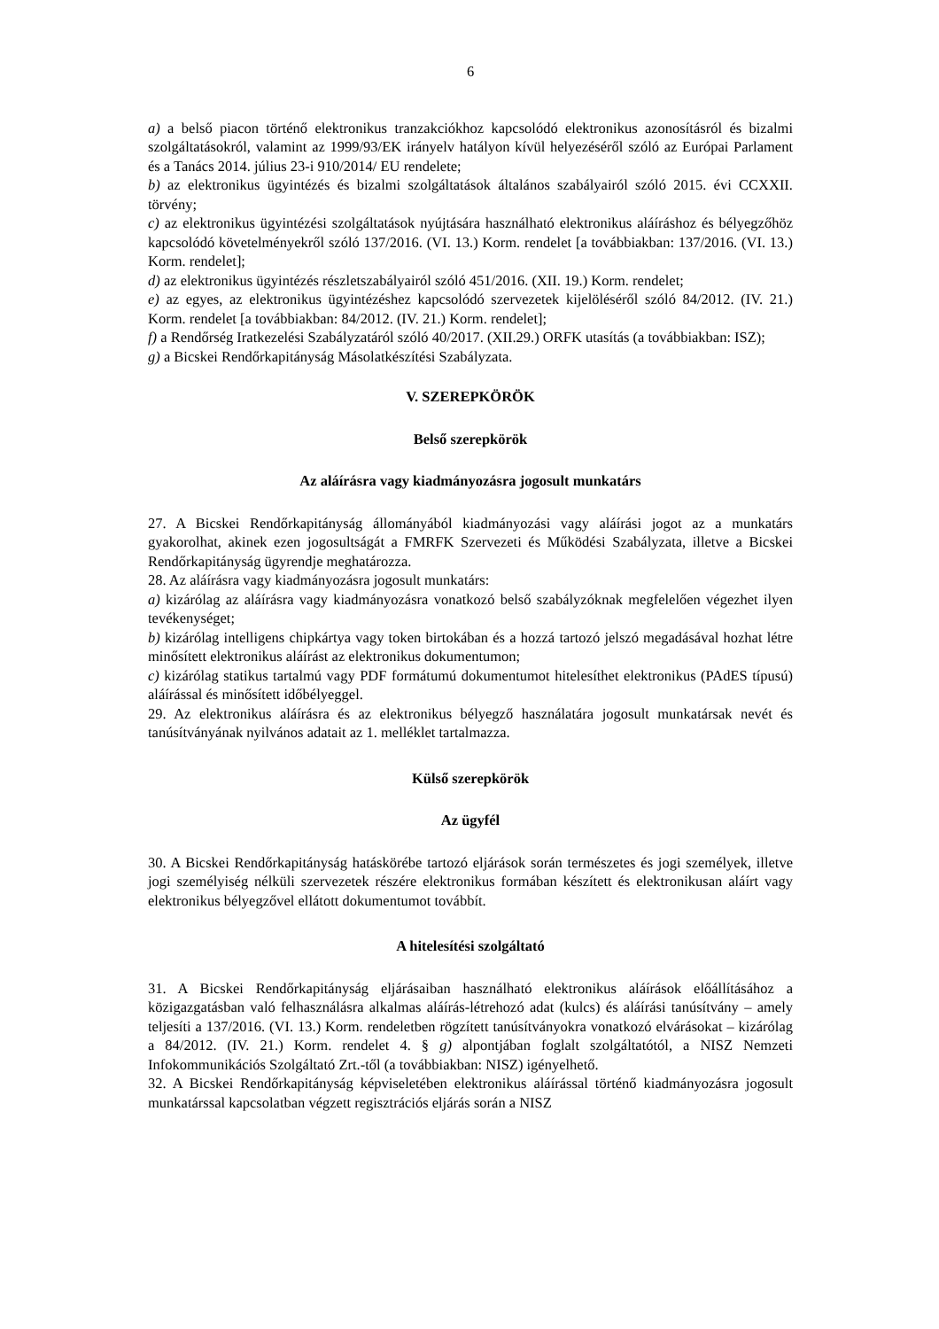6
a) a belső piacon történő elektronikus tranzakciókhoz kapcsolódó elektronikus azonosításról és bizalmi szolgáltatásokról, valamint az 1999/93/EK irányelv hatályon kívül helyezéséről szóló az Európai Parlament és a Tanács 2014. július 23-i 910/2014/ EU rendelete;
b) az elektronikus ügyintézés és bizalmi szolgáltatások általános szabályairól szóló 2015. évi CCXXII. törvény;
c) az elektronikus ügyintézési szolgáltatások nyújtására használható elektronikus aláíráshoz és bélyegzőhöz kapcsolódó követelményekről szóló 137/2016. (VI. 13.) Korm. rendelet [a továbbiakban: 137/2016. (VI. 13.) Korm. rendelet];
d) az elektronikus ügyintézés részletszabályairól szóló 451/2016. (XII. 19.) Korm. rendelet;
e) az egyes, az elektronikus ügyintézéshez kapcsolódó szervezetek kijelöléséről szóló 84/2012. (IV. 21.) Korm. rendelet [a továbbiakban: 84/2012. (IV. 21.) Korm. rendelet];
f) a Rendőrség Iratkezelési Szabályzatáról szóló 40/2017. (XII.29.) ORFK utasítás (a továbbiakban: ISZ);
g) a Bicskei Rendőrkapitányság Másolatkészítési Szabályzata.
V. SZEREPKÖRÖK
Belső szerepkörök
Az aláírásra vagy kiadmányozásra jogosult munkatárs
27. A Bicskei Rendőrkapitányság állományából kiadmányozási vagy aláírási jogot az a munkatárs gyakorolhat, akinek ezen jogosultságát a FMRFK Szervezeti és Működési Szabályzata, illetve a Bicskei Rendőrkapitányság ügyrendje meghatározza.
28. Az aláírásra vagy kiadmányozásra jogosult munkatárs:
a) kizárólag az aláírásra vagy kiadmányozásra vonatkozó belső szabályzóknak megfelelően végezhet ilyen tevékenységet;
b) kizárólag intelligens chipkártya vagy token birtokában és a hozzá tartozó jelszó megadásával hozhat létre minősített elektronikus aláírást az elektronikus dokumentumon;
c) kizárólag statikus tartalmú vagy PDF formátumú dokumentumot hitelesíthet elektronikus (PAdES típusú) aláírással és minősített időbélyeggel.
29. Az elektronikus aláírásra és az elektronikus bélyegző használatára jogosult munkatársak nevét és tanúsítványának nyilvános adatait az 1. melléklet tartalmazza.
Külső szerepkörök
Az ügyfél
30. A Bicskei Rendőrkapitányság hatáskörébe tartozó eljárások során természetes és jogi személyek, illetve jogi személyiség nélküli szervezetek részére elektronikus formában készített és elektronikusan aláírt vagy elektronikus bélyegzővel ellátott dokumentumot továbbít.
A hitelesítési szolgáltató
31. A Bicskei Rendőrkapitányság eljárásaiban használható elektronikus aláírások előállításához a közigazgatásban való felhasználásra alkalmas aláírás-létrehozó adat (kulcs) és aláírási tanúsítvány – amely teljesíti a 137/2016. (VI. 13.) Korm. rendeletben rögzített tanúsítványokra vonatkozó elvárásokat – kizárólag a 84/2012. (IV. 21.) Korm. rendelet 4. § g) alpontjában foglalt szolgáltatótól, a NISZ Nemzeti Infokommunikációs Szolgáltató Zrt.-től (a továbbiakban: NISZ) igényelhető.
32. A Bicskei Rendőrkapitányság képviseletében elektronikus aláírással történő kiadmányozásra jogosult munkatárssal kapcsolatban végzett regisztrációs eljárás során a NISZ